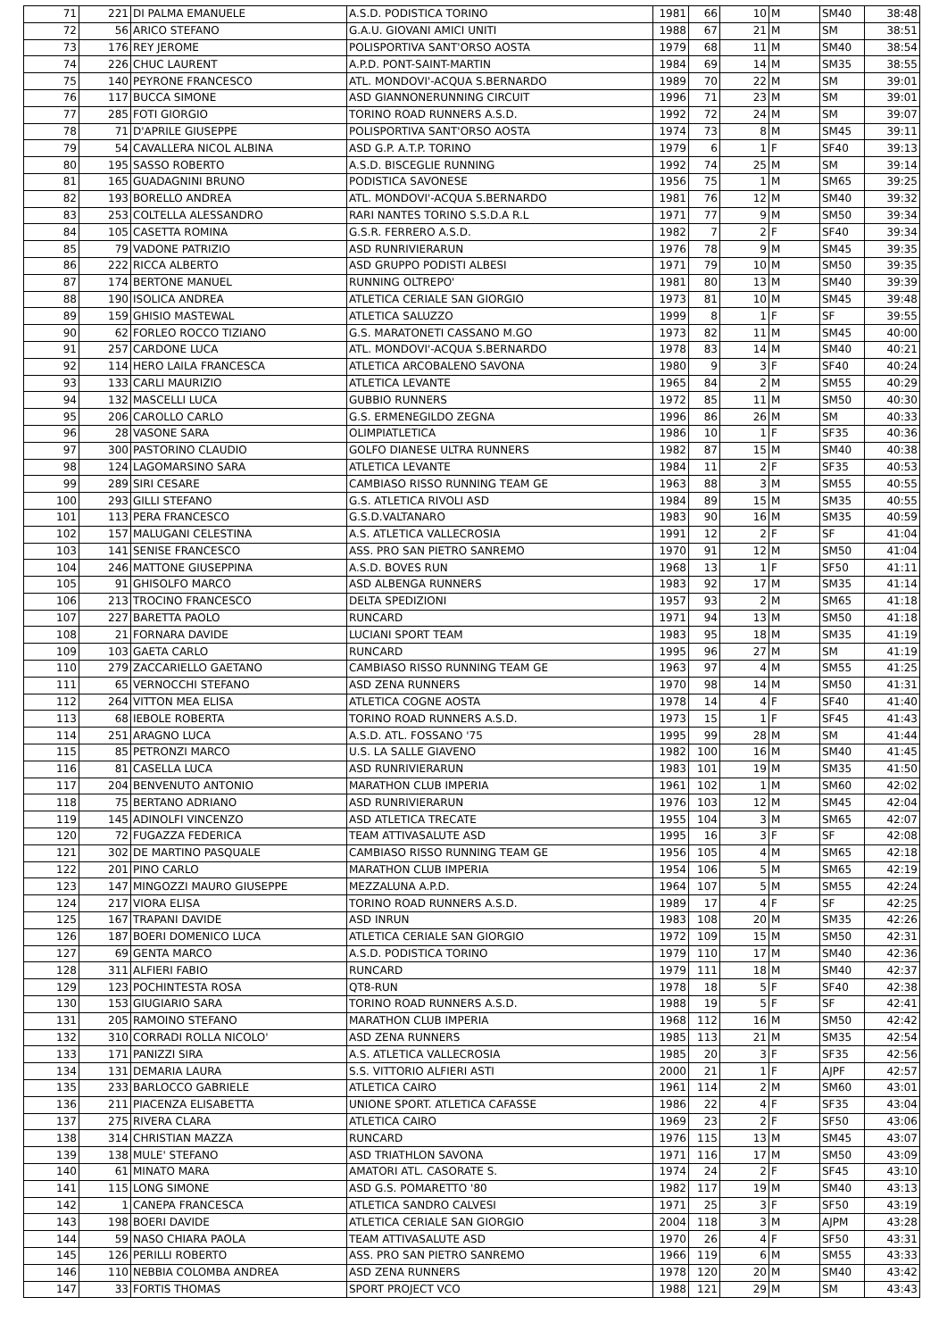| 71 | 221 | DI PALMA EMANUELE | A.S.D. PODISTICA TORINO | 1981 | 66 | 10 | M | SM40 | 38:48 |
| 72 | 56 | ARICO STEFANO | G.A.U. GIOVANI AMICI UNITI | 1988 | 67 | 21 | M | SM | 38:51 |
| 73 | 176 | REY JEROME | POLISPORTIVA SANT'ORSO AOSTA | 1979 | 68 | 11 | M | SM40 | 38:54 |
| 74 | 226 | CHUC LAURENT | A.P.D. PONT-SAINT-MARTIN | 1984 | 69 | 14 | M | SM35 | 38:55 |
| 75 | 140 | PEYRONE FRANCESCO | ATL. MONDOVI'-ACQUA S.BERNARDO | 1989 | 70 | 22 | M | SM | 39:01 |
| 76 | 117 | BUCCA SIMONE | ASD GIANNONERUNNING CIRCUIT | 1996 | 71 | 23 | M | SM | 39:01 |
| 77 | 285 | FOTI GIORGIO | TORINO ROAD RUNNERS A.S.D. | 1992 | 72 | 24 | M | SM | 39:07 |
| 78 | 71 | D'APRILE GIUSEPPE | POLISPORTIVA SANT'ORSO AOSTA | 1974 | 73 | 8 | M | SM45 | 39:11 |
| 79 | 54 | CAVALLERA NICOL ALBINA | ASD G.P. A.T.P. TORINO | 1979 | 6 | 1 | F | SF40 | 39:13 |
| 80 | 195 | SASSO ROBERTO | A.S.D. BISCEGLIE RUNNING | 1992 | 74 | 25 | M | SM | 39:14 |
| 81 | 165 | GUADAGNINI BRUNO | PODISTICA SAVONESE | 1956 | 75 | 1 | M | SM65 | 39:25 |
| 82 | 193 | BORELLO ANDREA | ATL. MONDOVI'-ACQUA S.BERNARDO | 1981 | 76 | 12 | M | SM40 | 39:32 |
| 83 | 253 | COLTELLA ALESSANDRO | RARI NANTES TORINO S.S.D.A R.L | 1971 | 77 | 9 | M | SM50 | 39:34 |
| 84 | 105 | CASETTA ROMINA | G.S.R. FERRERO A.S.D. | 1982 | 7 | 2 | F | SF40 | 39:34 |
| 85 | 79 | VADONE PATRIZIO | ASD RUNRIVIERARUN | 1976 | 78 | 9 | M | SM45 | 39:35 |
| 86 | 222 | RICCA ALBERTO | ASD GRUPPO PODISTI ALBESI | 1971 | 79 | 10 | M | SM50 | 39:35 |
| 87 | 174 | BERTONE MANUEL | RUNNING OLTREPO' | 1981 | 80 | 13 | M | SM40 | 39:39 |
| 88 | 190 | ISOLICA ANDREA | ATLETICA CERIALE SAN GIORGIO | 1973 | 81 | 10 | M | SM45 | 39:48 |
| 89 | 159 | GHISIO MASTEWAL | ATLETICA SALUZZO | 1999 | 8 | 1 | F | SF | 39:55 |
| 90 | 62 | FORLEO ROCCO TIZIANO | G.S. MARATONETI CASSANO M.GO | 1973 | 82 | 11 | M | SM45 | 40:00 |
| 91 | 257 | CARDONE LUCA | ATL. MONDOVI'-ACQUA S.BERNARDO | 1978 | 83 | 14 | M | SM40 | 40:21 |
| 92 | 114 | HERO LAILA FRANCESCA | ATLETICA ARCOBALENO SAVONA | 1980 | 9 | 3 | F | SF40 | 40:24 |
| 93 | 133 | CARLI MAURIZIO | ATLETICA LEVANTE | 1965 | 84 | 2 | M | SM55 | 40:29 |
| 94 | 132 | MASCELLI LUCA | GUBBIO RUNNERS | 1972 | 85 | 11 | M | SM50 | 40:30 |
| 95 | 206 | CAROLLO CARLO | G.S. ERMENEGILDO ZEGNA | 1996 | 86 | 26 | M | SM | 40:33 |
| 96 | 28 | VASONE SARA | OLIMPIATLETICA | 1986 | 10 | 1 | F | SF35 | 40:36 |
| 97 | 300 | PASTORINO CLAUDIO | GOLFO DIANESE ULTRA RUNNERS | 1982 | 87 | 15 | M | SM40 | 40:38 |
| 98 | 124 | LAGOMARSINO SARA | ATLETICA LEVANTE | 1984 | 11 | 2 | F | SF35 | 40:53 |
| 99 | 289 | SIRI CESARE | CAMBIASO RISSO RUNNING TEAM GE | 1963 | 88 | 3 | M | SM55 | 40:55 |
| 100 | 293 | GILLI STEFANO | G.S. ATLETICA RIVOLI ASD | 1984 | 89 | 15 | M | SM35 | 40:55 |
| 101 | 113 | PERA FRANCESCO | G.S.D.VALTANARO | 1983 | 90 | 16 | M | SM35 | 40:59 |
| 102 | 157 | MALUGANI CELESTINA | A.S. ATLETICA VALLECROSIA | 1991 | 12 | 2 | F | SF | 41:04 |
| 103 | 141 | SENISE FRANCESCO | ASS. PRO SAN PIETRO SANREMO | 1970 | 91 | 12 | M | SM50 | 41:04 |
| 104 | 246 | MATTONE GIUSEPPINA | A.S.D. BOVES RUN | 1968 | 13 | 1 | F | SF50 | 41:11 |
| 105 | 91 | GHISOLFO MARCO | ASD ALBENGA RUNNERS | 1983 | 92 | 17 | M | SM35 | 41:14 |
| 106 | 213 | TROCINO FRANCESCO | DELTA SPEDIZIONI | 1957 | 93 | 2 | M | SM65 | 41:18 |
| 107 | 227 | BARETTA PAOLO | RUNCARD | 1971 | 94 | 13 | M | SM50 | 41:18 |
| 108 | 21 | FORNARA DAVIDE | LUCIANI SPORT TEAM | 1983 | 95 | 18 | M | SM35 | 41:19 |
| 109 | 103 | GAETA CARLO | RUNCARD | 1995 | 96 | 27 | M | SM | 41:19 |
| 110 | 279 | ZACCARIELLO GAETANO | CAMBIASO RISSO RUNNING TEAM GE | 1963 | 97 | 4 | M | SM55 | 41:25 |
| 111 | 65 | VERNOCCHI STEFANO | ASD ZENA RUNNERS | 1970 | 98 | 14 | M | SM50 | 41:31 |
| 112 | 264 | VITTON MEA ELISA | ATLETICA COGNE AOSTA | 1978 | 14 | 4 | F | SF40 | 41:40 |
| 113 | 68 | IEBOLE ROBERTA | TORINO ROAD RUNNERS A.S.D. | 1973 | 15 | 1 | F | SF45 | 41:43 |
| 114 | 251 | ARAGNO LUCA | A.S.D. ATL. FOSSANO '75 | 1995 | 99 | 28 | M | SM | 41:44 |
| 115 | 85 | PETRONZI MARCO | U.S. LA SALLE GIAVENO | 1982 | 100 | 16 | M | SM40 | 41:45 |
| 116 | 81 | CASELLA LUCA | ASD RUNRIVIERARUN | 1983 | 101 | 19 | M | SM35 | 41:50 |
| 117 | 204 | BENVENUTO ANTONIO | MARATHON CLUB IMPERIA | 1961 | 102 | 1 | M | SM60 | 42:02 |
| 118 | 75 | BERTANO ADRIANO | ASD RUNRIVIERARUN | 1976 | 103 | 12 | M | SM45 | 42:04 |
| 119 | 145 | ADINOLFI VINCENZO | ASD ATLETICA TRECATE | 1955 | 104 | 3 | M | SM65 | 42:07 |
| 120 | 72 | FUGAZZA FEDERICA | TEAM ATTIVASALUTE ASD | 1995 | 16 | 3 | F | SF | 42:08 |
| 121 | 302 | DE MARTINO PASQUALE | CAMBIASO RISSO RUNNING TEAM GE | 1956 | 105 | 4 | M | SM65 | 42:18 |
| 122 | 201 | PINO CARLO | MARATHON CLUB IMPERIA | 1954 | 106 | 5 | M | SM65 | 42:19 |
| 123 | 147 | MINGOZZI MAURO GIUSEPPE | MEZZALUNA A.P.D. | 1964 | 107 | 5 | M | SM55 | 42:24 |
| 124 | 217 | VIORA ELISA | TORINO ROAD RUNNERS A.S.D. | 1989 | 17 | 4 | F | SF | 42:25 |
| 125 | 167 | TRAPANI DAVIDE | ASD INRUN | 1983 | 108 | 20 | M | SM35 | 42:26 |
| 126 | 187 | BOERI DOMENICO LUCA | ATLETICA CERIALE SAN GIORGIO | 1972 | 109 | 15 | M | SM50 | 42:31 |
| 127 | 69 | GENTA MARCO | A.S.D. PODISTICA TORINO | 1979 | 110 | 17 | M | SM40 | 42:36 |
| 128 | 311 | ALFIERI FABIO | RUNCARD | 1979 | 111 | 18 | M | SM40 | 42:37 |
| 129 | 123 | POCHINTESTA ROSA | QT8-RUN | 1978 | 18 | 5 | F | SF40 | 42:38 |
| 130 | 153 | GIUGIARIO SARA | TORINO ROAD RUNNERS A.S.D. | 1988 | 19 | 5 | F | SF | 42:41 |
| 131 | 205 | RAMOINO STEFANO | MARATHON CLUB IMPERIA | 1968 | 112 | 16 | M | SM50 | 42:42 |
| 132 | 310 | CORRADI ROLLA NICOLO' | ASD ZENA RUNNERS | 1985 | 113 | 21 | M | SM35 | 42:54 |
| 133 | 171 | PANIZZI SIRA | A.S. ATLETICA VALLECROSIA | 1985 | 20 | 3 | F | SF35 | 42:56 |
| 134 | 131 | DEMARIA LAURA | S.S. VITTORIO ALFIERI ASTI | 2000 | 21 | 1 | F | AJPF | 42:57 |
| 135 | 233 | BARLOCCO GABRIELE | ATLETICA CAIRO | 1961 | 114 | 2 | M | SM60 | 43:01 |
| 136 | 211 | PIACENZA ELISABETTA | UNIONE SPORT. ATLETICA CAFASSE | 1986 | 22 | 4 | F | SF35 | 43:04 |
| 137 | 275 | RIVERA CLARA | ATLETICA CAIRO | 1969 | 23 | 2 | F | SF50 | 43:06 |
| 138 | 314 | CHRISTIAN MAZZA | RUNCARD | 1976 | 115 | 13 | M | SM45 | 43:07 |
| 139 | 138 | MULE' STEFANO | ASD TRIATHLON SAVONA | 1971 | 116 | 17 | M | SM50 | 43:09 |
| 140 | 61 | MINATO MARA | AMATORI ATL. CASORATE S. | 1974 | 24 | 2 | F | SF45 | 43:10 |
| 141 | 115 | LONG SIMONE | ASD G.S. POMARETTO '80 | 1982 | 117 | 19 | M | SM40 | 43:13 |
| 142 | 1 | CANEPA FRANCESCA | ATLETICA SANDRO CALVESI | 1971 | 25 | 3 | F | SF50 | 43:19 |
| 143 | 198 | BOERI DAVIDE | ATLETICA CERIALE SAN GIORGIO | 2004 | 118 | 3 | M | AJPM | 43:28 |
| 144 | 59 | NASO CHIARA PAOLA | TEAM ATTIVASALUTE ASD | 1970 | 26 | 4 | F | SF50 | 43:31 |
| 145 | 126 | PERILLI ROBERTO | ASS. PRO SAN PIETRO SANREMO | 1966 | 119 | 6 | M | SM55 | 43:33 |
| 146 | 110 | NEBBIA COLOMBA ANDREA | ASD ZENA RUNNERS | 1978 | 120 | 20 | M | SM40 | 43:42 |
| 147 | 33 | FORTIS THOMAS | SPORT PROJECT VCO | 1988 | 121 | 29 | M | SM | 43:43 |